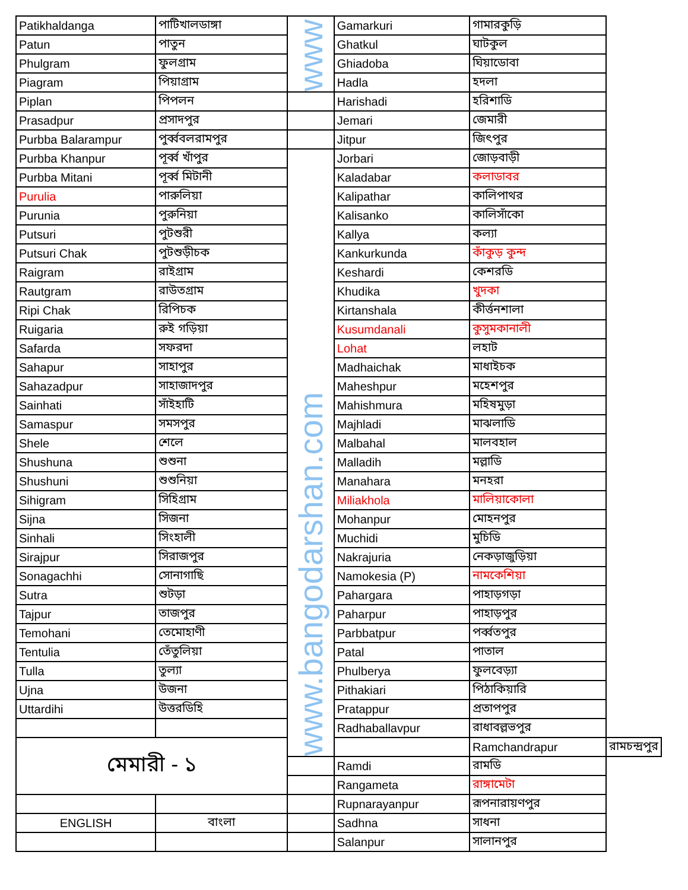| Patikhaldanga | পাটিখালডাঙ্গা | www | Gamarkuri | গামারকুড়ি | |
| Patun | পাতুন | | Ghatkul | ঘাটকুল | |
| Phulgram | ফুলগ্রাম | | Ghiadoba | ঘিয়াডোবা | |
| Piagram | পিয়াগ্রাম | | Hadla | হদলা | |
| Piplan | পিপলন | | Harishadi | হরিশাডি | |
| Prasadpur | প্রসাদপুর | | Jemari | জেমারী | |
| Purbba Balarampur | পুর্ব্ববলরামপুর | | Jitpur | জিৎপুর | |
| Purbba Khanpur | পূর্ব্ব খাঁপুর | www.bangodarshan.com | Jorbari | জোড়বাড়ী | |
| Purbba Mitani | পূর্ব্ব মিটানী | | Kaladabar | কলাডাবর | |
| Purulia | পারুলিয়া | | Kalipathar | কালিপাথর | |
| Purunia | পুরুনিয়া | | Kalisanko | কালিসাঁকো | |
| Putsuri | পুটশুরী | | Kallya | কল্যা | |
| Putsuri Chak | পুটশুড়ীচক | | Kankurkunda | কাঁকুড় কুন্দ | |
| Raigram | রাইগ্রাম | | Keshardi | কেশরডি | |
| Rautgram | রাউতগ্রাম | | Khudika | খুদকা | |
| Ripi Chak | রিপিচক | | Kirtanshala | কীর্ত্তনশালা | |
| Ruigaria | রুই গড়িয়া | | Kusumdanali | কুসুমকানালী | |
| Safarda | সফরদা | | Lohat | লহাট | |
| Sahapur | সাহাপুর | | Madhaichak | মাধাইচক | |
| Sahazadpur | সাহাজাদপুর | | Maheshpur | মহেশপুর | |
| Sainhati | সাঁইহাটি | | Mahishmura | মহিষমুড়া | |
| Samaspur | সমসপুর | | Majhladi | মাঝলাডি | |
| Shele | শেলে | | Malbahal | মালবহাল | |
| Shushuna | শুশুনা | | Malladih | মল্লাডি | |
| Shushuni | শুশুনিয়া | | Manahara | মনহরা | |
| Sihigram | সিহিগ্রাম | | Miliakhola | মালিয়াকোলা | |
| Sijna | সিজনা | | Mohanpur | মোহনপুর | |
| Sinhali | সিংহালী | | Muchidi | মুচিডি | |
| Sirajpur | সিরাজপুর | | Nakrajuria | নেকড়াজুড়িয়া | |
| Sonagachhi | সোনাগাছি | | Namokesia (P) | নামকেশিয়া | |
| Sutra | শুটড়া | | Pahargara | পাহাড়গড়া | |
| Tajpur | তাজপুর | | Paharpur | পাহাড়পুর | |
| Temohani | তেমোহাণী | | Parbbatpur | পর্ব্বতপুর | |
| Tentulia | তেঁতুলিয়া | | Patal | পাতাল | |
| Tulla | তুল্যা | | Phulberya | ফুলবেড়্যা | |
| Ujna | উজনা | | Pithakiari | পিঠাকিয়ারি | |
| Uttardihi | উত্তরডিহি | | Pratappur | প্রতাপপুর | |
| | | | Radhaballavpur | রাধাবল্লভপুর | |
| মেমারী - ১ | | | | Ramchandrapur | রামচন্দ্রপুর |
| | | | Ramdi | রামডি | |
| | | | Rangameta | রাঙ্গামেটা | |
| | | | Rupnarayanpur | রূপনারায়ণপুর | |
| ENGLISH | বাংলা | | Sadhna | সাধনা | |
| | | | Salanpur | সালানপুর | |